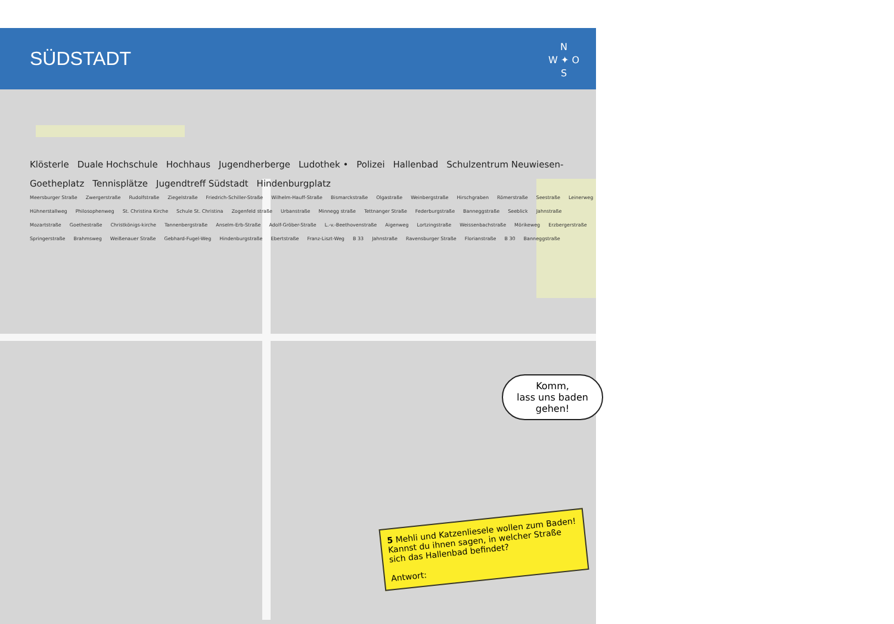N
W ✦ O
S
SÜDSTADT
Klösterle Duale Hochschule Hochhaus Jugendherberge Ludothek • Polizei Hallenbad Schulzentrum Neuwiesen- Goetheplatz Tennisplätze Jugendtreff Südstadt Hindenburgplatz
Meersburger Straße Zwergerstraße Rudolfstraße Ziegelstraße Friedrich-Schiller-Straße Wilhelm-Hauff-Straße Bismarckstraße Olgastraße Weinbergstraße Hirschgraben Römerstraße Seestraße Leinerweg Hühnerstallweg Philosophenweg St. Christina Kirche Schule St. Christina Zogenfeld straße Urbanstraße Minnegg straße Tettnanger Straße Federburgstraße Banneggstraße Seeblick Jahnstraße Mozartstraße Goethestraße Christkönigs-kirche Tannenbergstraße Anselm-Erb-Straße Adolf-Gröber-Straße L.-v.-Beethovenstraße Aigenweg Lortzingstraße Weissenbachstraße Mörikeweg Erzbergerstraße Springerstraße Brahmsweg Weißenauer Straße Gebhard-Fugel-Weg Hindenburgstraße Ebertstraße Franz-Liszt-Weg B 33 Jahnstraße Ravensburger Straße Florianstraße B 30 Banneggstraße
Komm,
lass uns baden
gehen!
5 Mehli und Katzenliesele wollen zum Baden! Kannst du ihnen sagen, in welcher Straße sich das Hallenbad befindet?
Antwort: